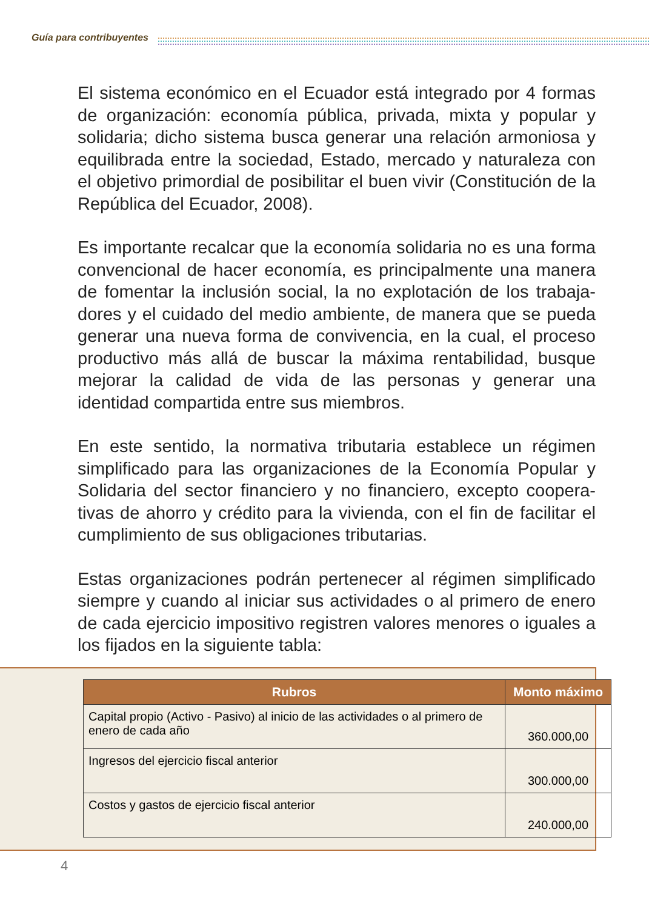Guía para contribuyentes
El sistema económico en el Ecuador está integrado por 4 formas de organización: economía pública, privada, mixta y popular y solidaria; dicho sistema busca generar una relación armoniosa y equilibrada entre la sociedad, Estado, mercado y naturaleza con el objetivo primordial de posibilitar el buen vivir (Constitución de la República del Ecuador, 2008).
Es importante recalcar que la economía solidaria no es una forma convencional de hacer economía, es principalmente una manera de fomentar la inclusión social, la no explotación de los trabaja-dores y el cuidado del medio ambiente, de manera que se pueda generar una nueva forma de convivencia, en la cual, el proceso productivo más allá de buscar la máxima rentabilidad, busque mejorar la calidad de vida de las personas y generar una identidad compartida entre sus miembros.
En este sentido, la normativa tributaria establece un régimen simplificado para las organizaciones de la Economía Popular y Solidaria del sector financiero y no financiero, excepto coopera-tivas de ahorro y crédito para la vivienda, con el fin de facilitar el cumplimiento de sus obligaciones tributarias.
Estas organizaciones podrán pertenecer al régimen simplificado siempre y cuando al iniciar sus actividades o al primero de enero de cada ejercicio impositivo registren valores menores o iguales a los fijados en la siguiente tabla:
| Rubros | Monto máximo |
| --- | --- |
| Capital propio (Activo - Pasivo) al inicio de las actividades o al primero de enero de cada año | 360.000,00 |
| Ingresos del ejercicio fiscal anterior | 300.000,00 |
| Costos y gastos de ejercicio fiscal anterior | 240.000,00 |
4